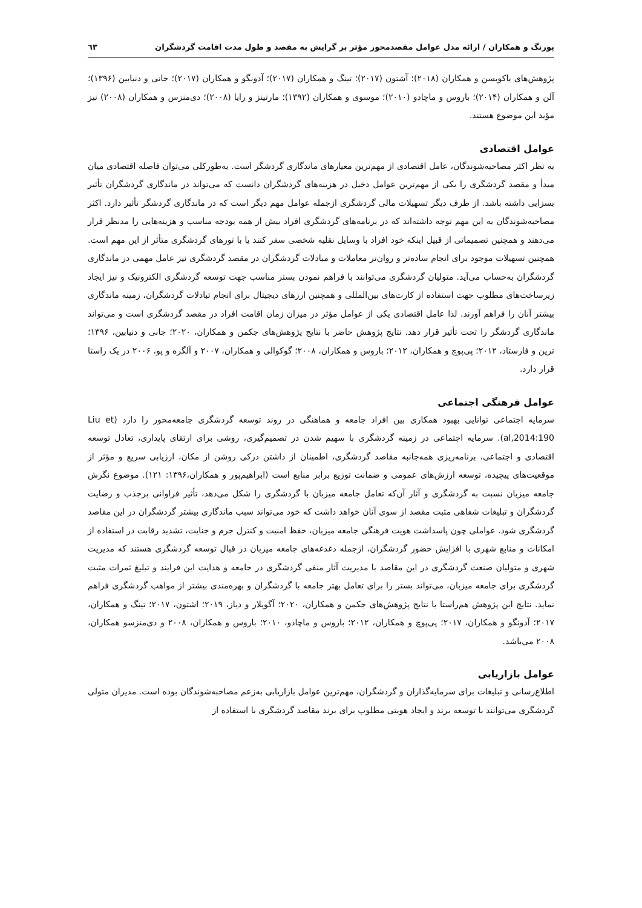پورنگ و همکاران / ارائه مدل عوامل مقصدمحور مؤثر بر گرایش به مقصد و طول مدت اقامت گردشگران ٦٣
پژوهش‌های یاکوبسن و همکاران (۲۰۱۸)؛ آشتون (۲۰۱۷)؛ تینگ و همکاران (۲۰۱۷)؛ آدونگو و همکاران (۲۰۱۷)؛ جانی و دنیابین (۱۳۹۶)؛ آلن و همکاران (۲۰۱۴)؛ باروس و ماچادو (۲۰۱۰)؛ موسوی و همکاران (۱۳۹۲)؛ مارتینز و رایا (۲۰۰۸)؛ دی‌منزس و همکاران (۲۰۰۸) نیز مؤید این موضوع هستند.
عوامل اقتصادی
به نظر اکثر مصاحبه‌شوندگان، عامل اقتصادی از مهم‌ترین معیارهای ماندگاری گردشگر است. به‌طورکلی می‌توان فاصله اقتصادی میان مبدأ و مقصد گردشگری را یکی از مهم‌ترین عوامل دخیل در هزینه‌های گردشگران دانست که می‌تواند در ماندگاری گردشگران تأثیر بسزایی داشته باشد. از طرف دیگر تسهیلات مالی گردشگری ازجمله عوامل مهم دیگر است که در ماندگاری گردشگر تأثیر دارد. اکثر مصاحبه‌شوندگان به این مهم توجه داشته‌اند که در برنامه‌های گردشگری افراد بیش از همه بودجه مناسب و هزینه‌هایی را مدنظر قرار می‌دهند و همچنین تصمیماتی از قبیل اینکه خود افراد با وسایل نقلیه شخصی سفر کنند یا با تورهای گردشگری متأثر از این مهم است. همچنین تسهیلات موجود برای انجام ساده‌تر و روان‌تر معاملات و مبادلات گردشگران در مقصد گردشگری نیز عامل مهمی در ماندگاری گردشگران به‌حساب می‌آید. متولیان گردشگری می‌توانند با فراهم نمودن بستر مناسب جهت توسعه گردشگری الکترونیک و نیز ایجاد زیرساخت‌های مطلوب جهت استفاده از کارت‌های بین‌المللی و همچنین ارزهای دیجیتال برای انجام تبادلات گردشگران، زمینه ماندگاری بیشتر آنان را فراهم آورند. لذا عامل اقتصادی یکی از عوامل مؤثر در میزان زمان اقامت افراد در مقصد گردشگری است و می‌تواند ماندگاری گردشگر را تحت تأثیر قرار دهد. نتایج پژوهش حاضر با نتایج پژوهش‌های جکمن و همکاران، ۲۰۲۰؛ جانی و دنیابین، ۱۳۹۶؛ ترین و فارستاد، ۲۰۱۲؛ پی‌پوچ و همکاران، ۲۰۱۲؛ باروس و همکاران، ۲۰۰۸؛ گوکوالی و همکاران، ۲۰۰۷ و آلگره و پو، ۲۰۰۶ در یک راستا قرار دارد.
عوامل فرهنگی اجتماعی
سرمایه اجتماعی توانایی بهبود همکاری بین افراد جامعه و هماهنگی در روند توسعه گردشگری جامعه‌محور را دارد (Liu et al,2014:190). سرمایه اجتماعی در زمینه گردشگری با سهیم شدن در تصمیم‌گیری، روشی برای ارتقای پایداری، تعادل توسعه اقتصادی و اجتماعی، برنامه‌ریزی همه‌جانبه مقاصد گردشگری، اطمینان از داشتن درکی روشن از مکان، ارزیابی سریع و مؤثر از موقعیت‌های پیچیده، توسعه ارزش‌های عمومی و ضمانت توزیع برابر منابع است (ابراهیم‌پور و همکاران،۱۳۹۶: ۱۲۱). موضوع نگرش جامعه میزبان نسبت به گردشگری و آثار آن‌که تعامل جامعه میزبان با گردشگری را شکل می‌دهد، تأثیر فراوانی برجذب و رضایت گردشگران و تبلیغات شفاهی مثبت مقصد از سوی آنان خواهد داشت که خود می‌تواند سبب ماندگاری بیشتر گردشگران در این مقاصد گردشگری شود. عواملی چون پاسداشت هویت فرهنگی جامعه میزبان، حفظ امنیت و کنترل جرم و جنایت، تشدید رقابت در استفاده از امکانات و منابع شهری با افزایش حضور گردشگران، ازجمله دغدغه‌های جامعه میزبان در قبال توسعه گردشگری هستند که مدیریت شهری و متولیان صنعت گردشگری در این مقاصد با مدیریت آثار منفی گردشگری در جامعه و هدایت این فرایند و تبلیغ ثمرات مثبت گردشگری برای جامعه میزبان، می‌تواند بستر را برای تعامل بهتر جامعه با گردشگران و بهره‌مندی بیشتر از مواهب گردشگری فراهم نماید. نتایج این پژوهش هم‌راستا با نتایج پژوهش‌های جکمن و همکاران، ۲۰۲۰؛ آگویلار و دیاز، ۲۰۱۹؛ اشتون، ۲۰۱۷؛ تینگ و همکاران، ۲۰۱۷؛ آدونگو و همکاران، ۲۰۱۷؛ پی‌پوچ و همکاران، ۲۰۱۲؛ باروس و ماچادو، ۲۰۱۰؛ باروس و همکاران، ۲۰۰۸ و دی‌منزسو همکاران، ۲۰۰۸ می‌باشد.
عوامل بازاریابی
اطلاع‌رسانی و تبلیغات برای سرمایه‌گذاران و گردشگران، مهم‌ترین عوامل بازاریابی به‌زعم مصاحبه‌شوندگان بوده است. مدیران متولی گردشگری می‌توانند با توسعه برند و ایجاد هویتی مطلوب برای برند مقاصد گردشگری با استفاده از